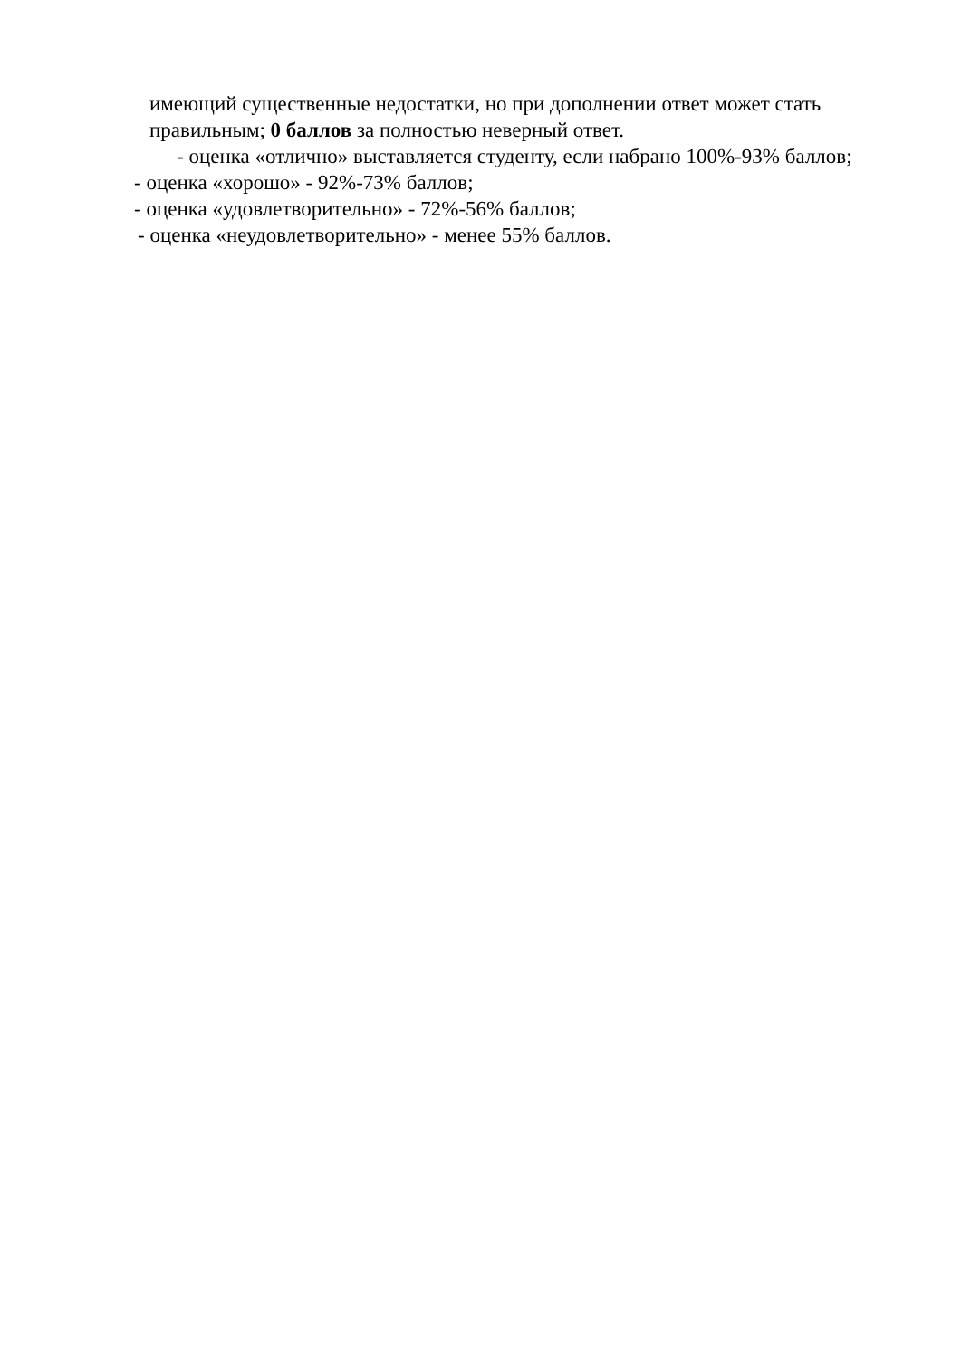имеющий существенные недостатки, но при дополнении ответ может стать правильным; 0 баллов за полностью неверный ответ.
- оценка «отлично» выставляется студенту, если набрано 100%-93% баллов;
- оценка «хорошо» - 92%-73% баллов;
- оценка «удовлетворительно» - 72%-56% баллов;
- оценка «неудовлетворительно» - менее 55% баллов.